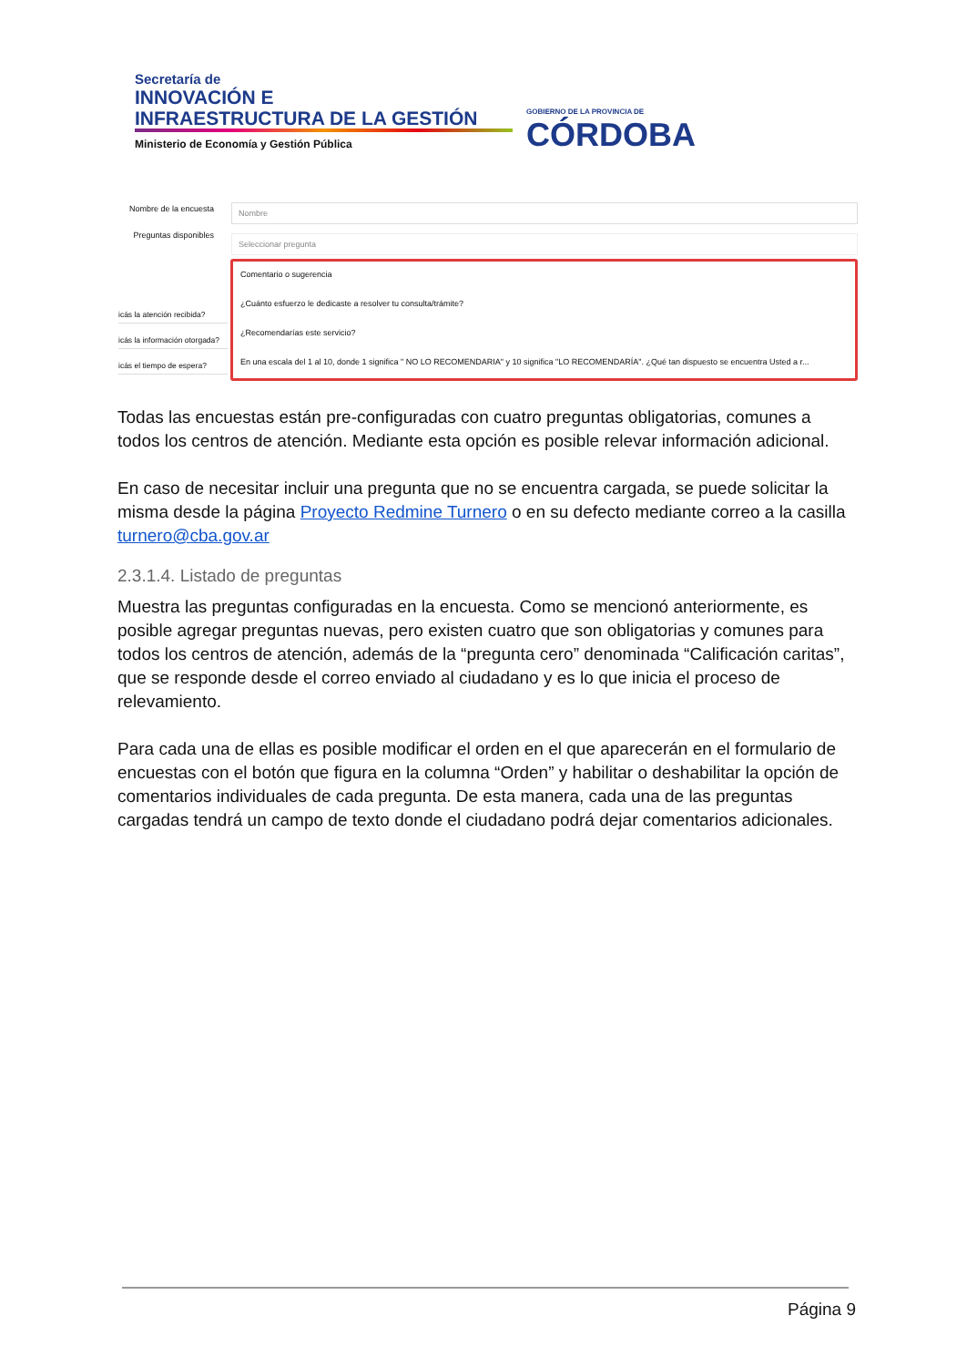Secretaría de
INNOVACIÓN E
INFRAESTRUCTURA DE LA GESTIÓN
Ministerio de Economía y Gestión Pública
GOBIERNO DE LA PROVINCIA DE
CÓRDOBA
Nombre de la encuesta
Nombre
Preguntas disponibles
Seleccionar pregunta
icás la atención recibida?
icás la información otorgada?
icás el tiempo de espera?
Comentario o sugerencia
¿Cuánto esfuerzo le dedicaste a resolver tu consulta/trámite?
¿Recomendarías este servicio?
En una escala del 1 al 10, donde 1 significa " NO LO RECOMENDARIA" y 10 significa "LO RECOMENDARÍA". ¿Qué tan dispuesto se encuentra Usted a r...
Todas las encuestas están pre-configuradas con cuatro preguntas obligatorias, comunes a todos los centros de atención. Mediante esta opción es posible relevar información adicional.
En caso de necesitar incluir una pregunta que no se encuentra cargada, se puede solicitar la misma desde la página Proyecto Redmine Turnero o en su defecto mediante correo a la casilla turnero@cba.gov.ar
2.3.1.4. Listado de preguntas
Muestra las preguntas configuradas en la encuesta. Como se mencionó anteriormente, es posible agregar preguntas nuevas, pero existen cuatro que son obligatorias y comunes para todos los centros de atención, además de la “pregunta cero” denominada “Calificación caritas”, que se responde desde el correo enviado al ciudadano y es lo que inicia el proceso de relevamiento.
Para cada una de ellas es posible modificar el orden en el que aparecerán en el formulario de encuestas con el botón que figura en la columna “Orden” y habilitar o deshabilitar la opción de comentarios individuales de cada pregunta. De esta manera, cada una de las preguntas cargadas tendrá un campo de texto donde el ciudadano podrá dejar comentarios adicionales.
Página 9